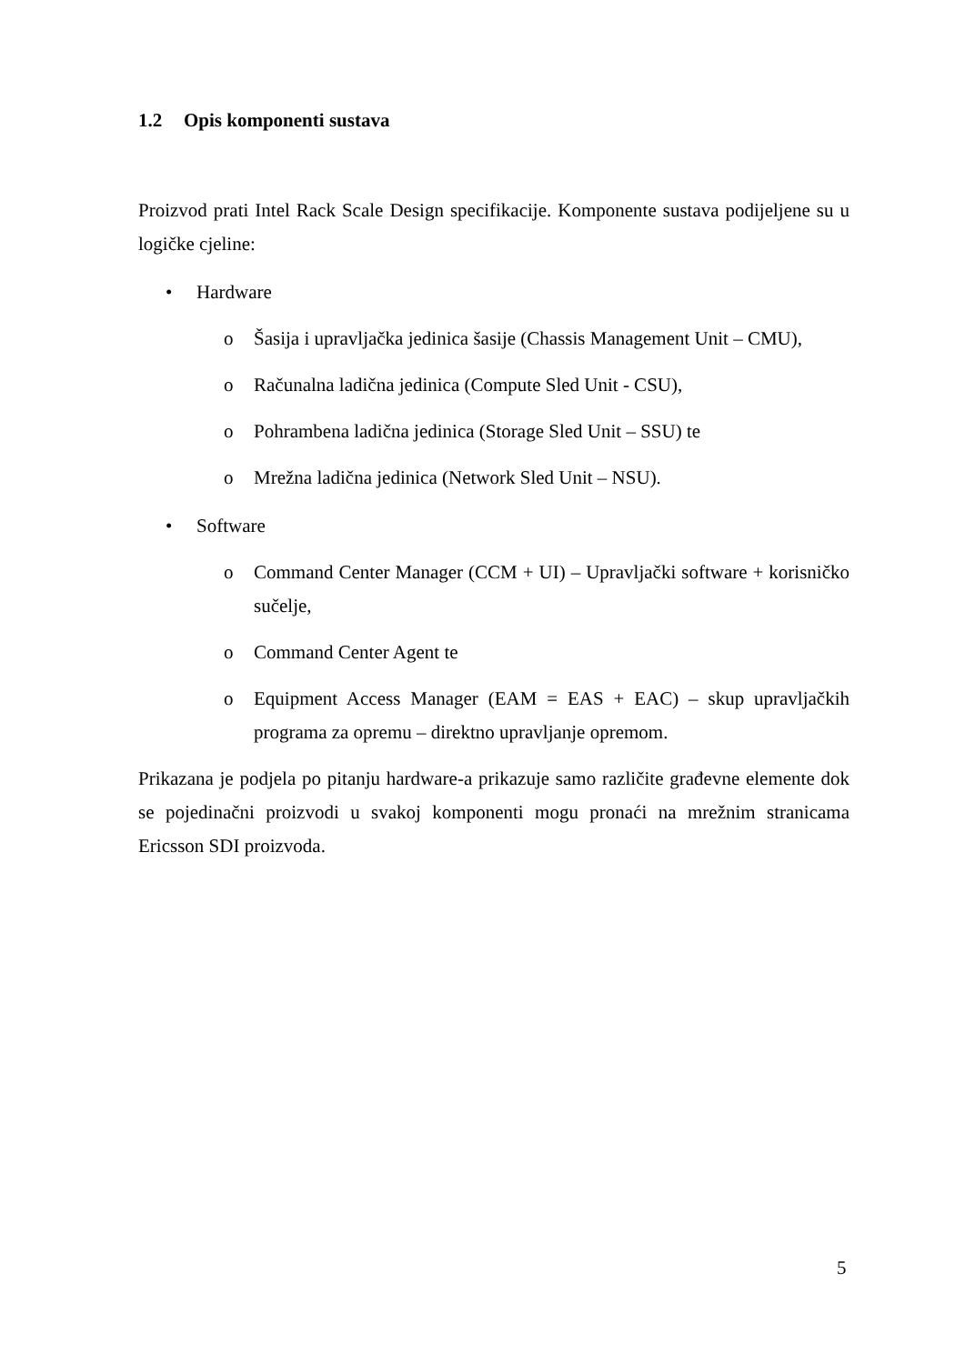1.2 Opis komponenti sustava
Proizvod prati Intel Rack Scale Design specifikacije. Komponente sustava podijeljene su u logičke cjeline:
• Hardware
o Šasija i upravljačka jedinica šasije (Chassis Management Unit – CMU),
o Računalna ladična jedinica (Compute Sled Unit - CSU),
o Pohrambena ladična jedinica (Storage Sled Unit – SSU) te
o Mrežna ladična jedinica (Network Sled Unit – NSU).
• Software
o Command Center Manager (CCM + UI) – Upravljački software + korisničko sučelje,
o Command Center Agent te
o Equipment Access Manager (EAM = EAS + EAC) – skup upravljačkih programa za opremu – direktno upravljanje opremom.
Prikazana je podjela po pitanju hardware-a prikazuje samo različite građevne elemente dok se pojedinačni proizvodi u svakoj komponenti mogu pronaći na mrežnim stranicama Ericsson SDI proizvoda.
5